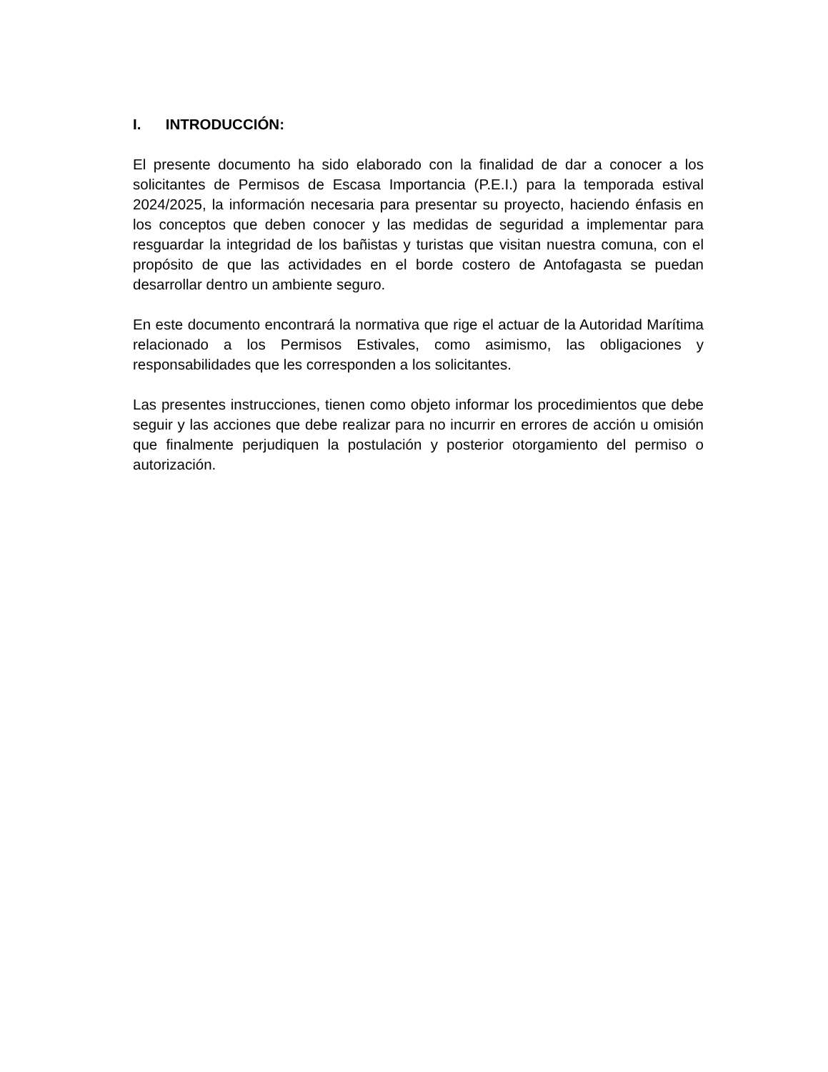I. INTRODUCCIÓN:
El presente documento ha sido elaborado con la finalidad de dar a conocer a los solicitantes de Permisos de Escasa Importancia (P.E.I.) para la temporada estival 2024/2025, la información necesaria para presentar su proyecto, haciendo énfasis en los conceptos que deben conocer y las medidas de seguridad a implementar para resguardar la integridad de los bañistas y turistas que visitan nuestra comuna, con el propósito de que las actividades en el borde costero de Antofagasta se puedan desarrollar dentro un ambiente seguro.
En este documento encontrará la normativa que rige el actuar de la Autoridad Marítima relacionado a los Permisos Estivales, como asimismo, las obligaciones y responsabilidades que les corresponden a los solicitantes.
Las presentes instrucciones, tienen como objeto informar los procedimientos que debe seguir y las acciones que debe realizar para no incurrir en errores de acción u omisión que finalmente perjudiquen la postulación y posterior otorgamiento del permiso o autorización.